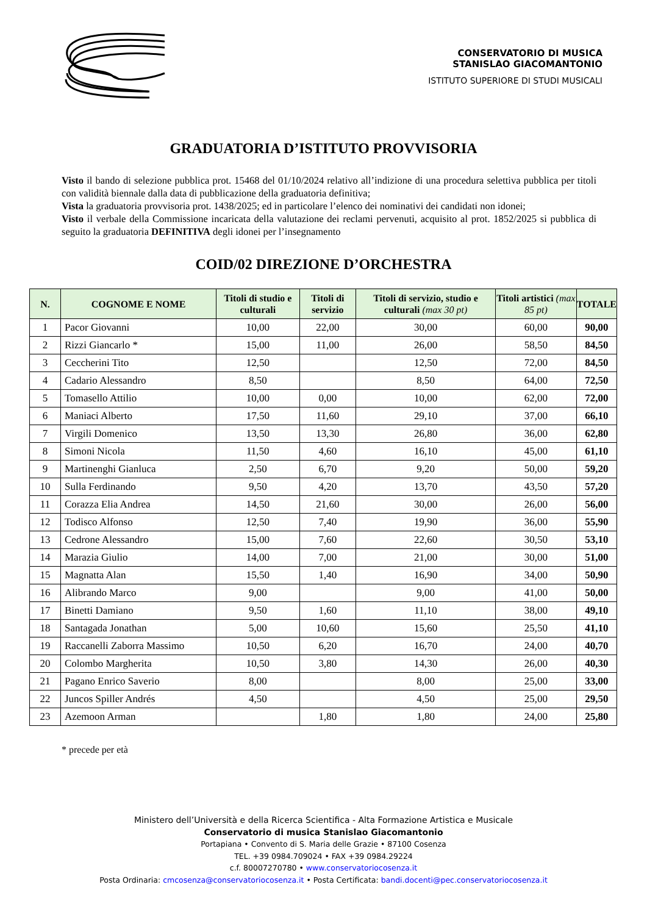CONSERVATORIO DI MUSICA
STANISLAO GIACOMANTONIO
ISTITUTO SUPERIORE DI STUDI MUSICALI
GRADUATORIA D’ISTITUTO PROVVISORIA
Visto il bando di selezione pubblica prot. 15468 del 01/10/2024 relativo all’indizione di una procedura selettiva pubblica per titoli con validità biennale dalla data di pubblicazione della graduatoria definitiva;
Vista la graduatoria provvisoria prot. 1438/2025; ed in particolare l’elenco dei nominativi dei candidati non idonei;
Visto il verbale della Commissione incaricata della valutazione dei reclami pervenuti, acquisito al prot. 1852/2025 si pubblica di seguito la graduatoria DEFINITIVA degli idonei per l’insegnamento
COID/02 DIREZIONE D’ORCHESTRA
| N. | COGNOME E NOME | Titoli di studio e culturali | Titoli di servizio | Titoli di servizio, studio e culturali (max 30 pt) | Titoli artistici (max 85 pt) | TOTALE |
| --- | --- | --- | --- | --- | --- | --- |
| 1 | Pacor Giovanni | 10,00 | 22,00 | 30,00 | 60,00 | 90,00 |
| 2 | Rizzi Giancarlo * | 15,00 | 11,00 | 26,00 | 58,50 | 84,50 |
| 3 | Ceccherini Tito | 12,50 | | 12,50 | 72,00 | 84,50 |
| 4 | Cadario Alessandro | 8,50 | | 8,50 | 64,00 | 72,50 |
| 5 | Tomasello Attilio | 10,00 | 0,00 | 10,00 | 62,00 | 72,00 |
| 6 | Maniaci Alberto | 17,50 | 11,60 | 29,10 | 37,00 | 66,10 |
| 7 | Virgili Domenico | 13,50 | 13,30 | 26,80 | 36,00 | 62,80 |
| 8 | Simoni Nicola | 11,50 | 4,60 | 16,10 | 45,00 | 61,10 |
| 9 | Martinenghi Gianluca | 2,50 | 6,70 | 9,20 | 50,00 | 59,20 |
| 10 | Sulla Ferdinando | 9,50 | 4,20 | 13,70 | 43,50 | 57,20 |
| 11 | Corazza Elia Andrea | 14,50 | 21,60 | 30,00 | 26,00 | 56,00 |
| 12 | Todisco Alfonso | 12,50 | 7,40 | 19,90 | 36,00 | 55,90 |
| 13 | Cedrone Alessandro | 15,00 | 7,60 | 22,60 | 30,50 | 53,10 |
| 14 | Marazia Giulio | 14,00 | 7,00 | 21,00 | 30,00 | 51,00 |
| 15 | Magnatta Alan | 15,50 | 1,40 | 16,90 | 34,00 | 50,90 |
| 16 | Alibrando Marco | 9,00 | | 9,00 | 41,00 | 50,00 |
| 17 | Binetti Damiano | 9,50 | 1,60 | 11,10 | 38,00 | 49,10 |
| 18 | Santagada Jonathan | 5,00 | 10,60 | 15,60 | 25,50 | 41,10 |
| 19 | Raccanelli Zaborra Massimo | 10,50 | 6,20 | 16,70 | 24,00 | 40,70 |
| 20 | Colombo Margherita | 10,50 | 3,80 | 14,30 | 26,00 | 40,30 |
| 21 | Pagano Enrico Saverio | 8,00 | | 8,00 | 25,00 | 33,00 |
| 22 | Juncos Spiller Andrés | 4,50 | | 4,50 | 25,00 | 29,50 |
| 23 | Azemoon Arman | | 1,80 | 1,80 | 24,00 | 25,80 |
* precede per età
Ministero dell’Università e della Ricerca Scientifica - Alta Formazione Artistica e Musicale
Conservatorio di musica Stanislao Giacomantonio
Portapiana • Convento di S. Maria delle Grazie • 87100 Cosenza
TEL. +39 0984.709024 • FAX +39 0984.29224
c.f. 80007270780 • www.conservatoriocosenza.it
Posta Ordinaria: cmcosenza@conservatoriocosenza.it • Posta Certificata: bandi.docenti@pec.conservatoriocosenza.it